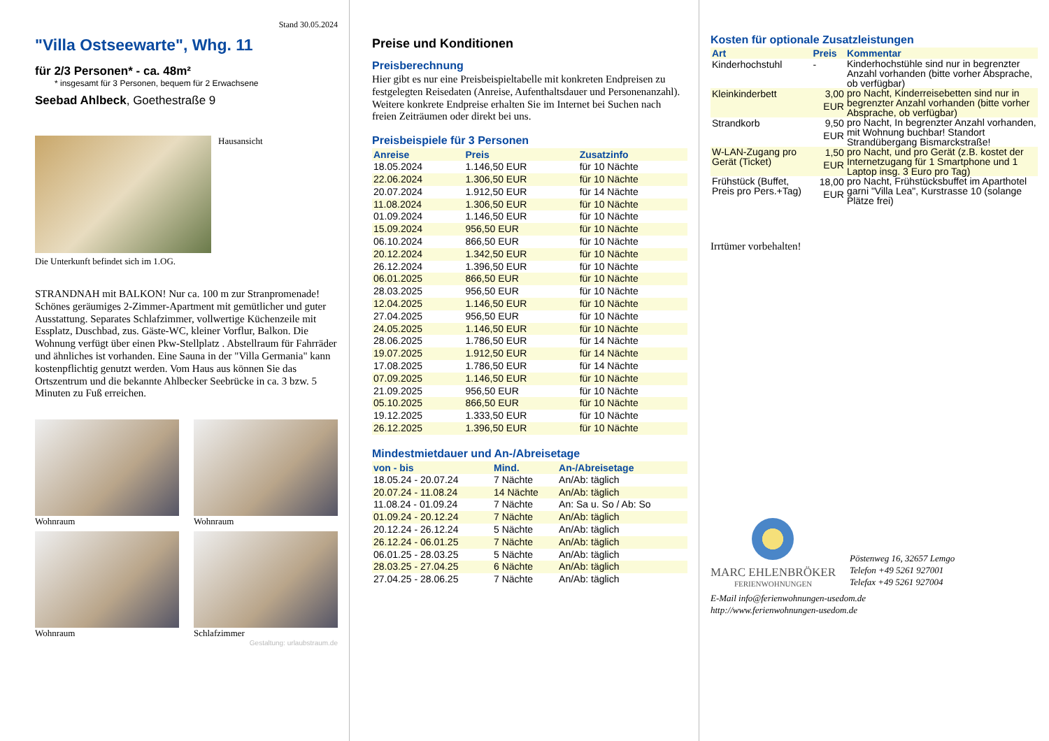Stand 30.05.2024
"Villa Ostseewarte", Whg. 11
für 2/3 Personen* - ca. 48m²
* insgesamt für 3 Personen, bequem für 2 Erwachsene
Seebad Ahlbeck, Goethestraße 9
Hausansicht
Die Unterkunft befindet sich im 1.OG.
STRANDNAH mit BALKON! Nur ca. 100 m zur Stranpromenade! Schönes geräumiges 2-Zimmer-Apartment mit gemütlicher und guter Ausstattung. Separates Schlafzimmer, vollwertige Küchenzeile mit Essplatz, Duschbad, zus. Gäste-WC, kleiner Vorflur, Balkon. Die Wohnung verfügt über einen Pkw-Stellplatz . Abstellraum für Fahrräder und ähnliches ist vorhanden. Eine Sauna in der "Villa Germania" kann kostenpflichtig genutzt werden. Vom Haus aus können Sie das Ortszentrum und die bekannte Ahlbecker Seebrücke in ca. 3 bzw. 5 Minuten zu Fuß erreichen.
Wohnraum
Wohnraum
Wohnraum
Schlafzimmer
Gestaltung: urlaubstraum.de
Preise und Konditionen
Preisberechnung
Hier gibt es nur eine Preisbeispieltabelle mit konkreten Endpreisen zu festgelegten Reisedaten (Anreise, Aufenthaltsdauer und Personenanzahl). Weitere konkrete Endpreise erhalten Sie im Internet bei Suchen nach freien Zeiträumen oder direkt bei uns.
Preisbeispiele für 3 Personen
| Anreise | Preis | Zusatzinfo |
| --- | --- | --- |
| 18.05.2024 | 1.146,50 EUR | für 10 Nächte |
| 22.06.2024 | 1.306,50 EUR | für 10 Nächte |
| 20.07.2024 | 1.912,50 EUR | für 14 Nächte |
| 11.08.2024 | 1.306,50 EUR | für 10 Nächte |
| 01.09.2024 | 1.146,50 EUR | für 10 Nächte |
| 15.09.2024 | 956,50 EUR | für 10 Nächte |
| 06.10.2024 | 866,50 EUR | für 10 Nächte |
| 20.12.2024 | 1.342,50 EUR | für 10 Nächte |
| 26.12.2024 | 1.396,50 EUR | für 10 Nächte |
| 06.01.2025 | 866,50 EUR | für 10 Nächte |
| 28.03.2025 | 956,50 EUR | für 10 Nächte |
| 12.04.2025 | 1.146,50 EUR | für 10 Nächte |
| 27.04.2025 | 956,50 EUR | für 10 Nächte |
| 24.05.2025 | 1.146,50 EUR | für 10 Nächte |
| 28.06.2025 | 1.786,50 EUR | für 14 Nächte |
| 19.07.2025 | 1.912,50 EUR | für 14 Nächte |
| 17.08.2025 | 1.786,50 EUR | für 14 Nächte |
| 07.09.2025 | 1.146,50 EUR | für 10 Nächte |
| 21.09.2025 | 956,50 EUR | für 10 Nächte |
| 05.10.2025 | 866,50 EUR | für 10 Nächte |
| 19.12.2025 | 1.333,50 EUR | für 10 Nächte |
| 26.12.2025 | 1.396,50 EUR | für 10 Nächte |
Mindestmietdauer und An-/Abreisetage
| von - bis | Mind. | An-/Abreisetage |
| --- | --- | --- |
| 18.05.24 - 20.07.24 | 7 Nächte | An/Ab: täglich |
| 20.07.24 - 11.08.24 | 14 Nächte | An/Ab: täglich |
| 11.08.24 - 01.09.24 | 7 Nächte | An: Sa u. So / Ab: So |
| 01.09.24 - 20.12.24 | 7 Nächte | An/Ab: täglich |
| 20.12.24 - 26.12.24 | 5 Nächte | An/Ab: täglich |
| 26.12.24 - 06.01.25 | 7 Nächte | An/Ab: täglich |
| 06.01.25 - 28.03.25 | 5 Nächte | An/Ab: täglich |
| 28.03.25 - 27.04.25 | 6 Nächte | An/Ab: täglich |
| 27.04.25 - 28.06.25 | 7 Nächte | An/Ab: täglich |
Kosten für optionale Zusatzleistungen
| Art | Preis | Kommentar |
| --- | --- | --- |
| Kinderhochstuhl | - | Kinderhochstühle sind nur in begrenzter Anzahl vorhanden (bitte vorher Absprache, ob verfügbar) |
| Kleinkinderbett | 3,00 EUR | pro Nacht, Kinderreisebetten sind nur in begrenzter Anzahl vorhanden (bitte vorher Absprache, ob verfügbar) |
| Strandkorb | 9,50 EUR | pro Nacht, In begrenzter Anzahl vorhanden, mit Wohnung buchbar! Standort Strandübergang Bismarckstraße! |
| W-LAN-Zugang pro Gerät (Ticket) | 1,50 EUR | pro Nacht, und pro Gerät (z.B. kostet der Internetzugang für 1 Smartphone und 1 Laptop insg. 3 Euro pro Tag) |
| Frühstück (Buffet, Preis pro Pers.+Tag) | 18,00 EUR | pro Nacht, Frühstücksbuffet im Aparthotel garni "Villa Lea", Kurstrasse 10 (solange Plätze frei) |
Irrtümer vorbehalten!
MARC EHLENBRÖKER
FERIENWOHNUNGEN
Pöstenweg 16, 32657 Lemgo
Telefon +49 5261 927001
Telefax +49 5261 927004
E-Mail info@ferienwohnungen-usedom.de
http://www.ferienwohnungen-usedom.de